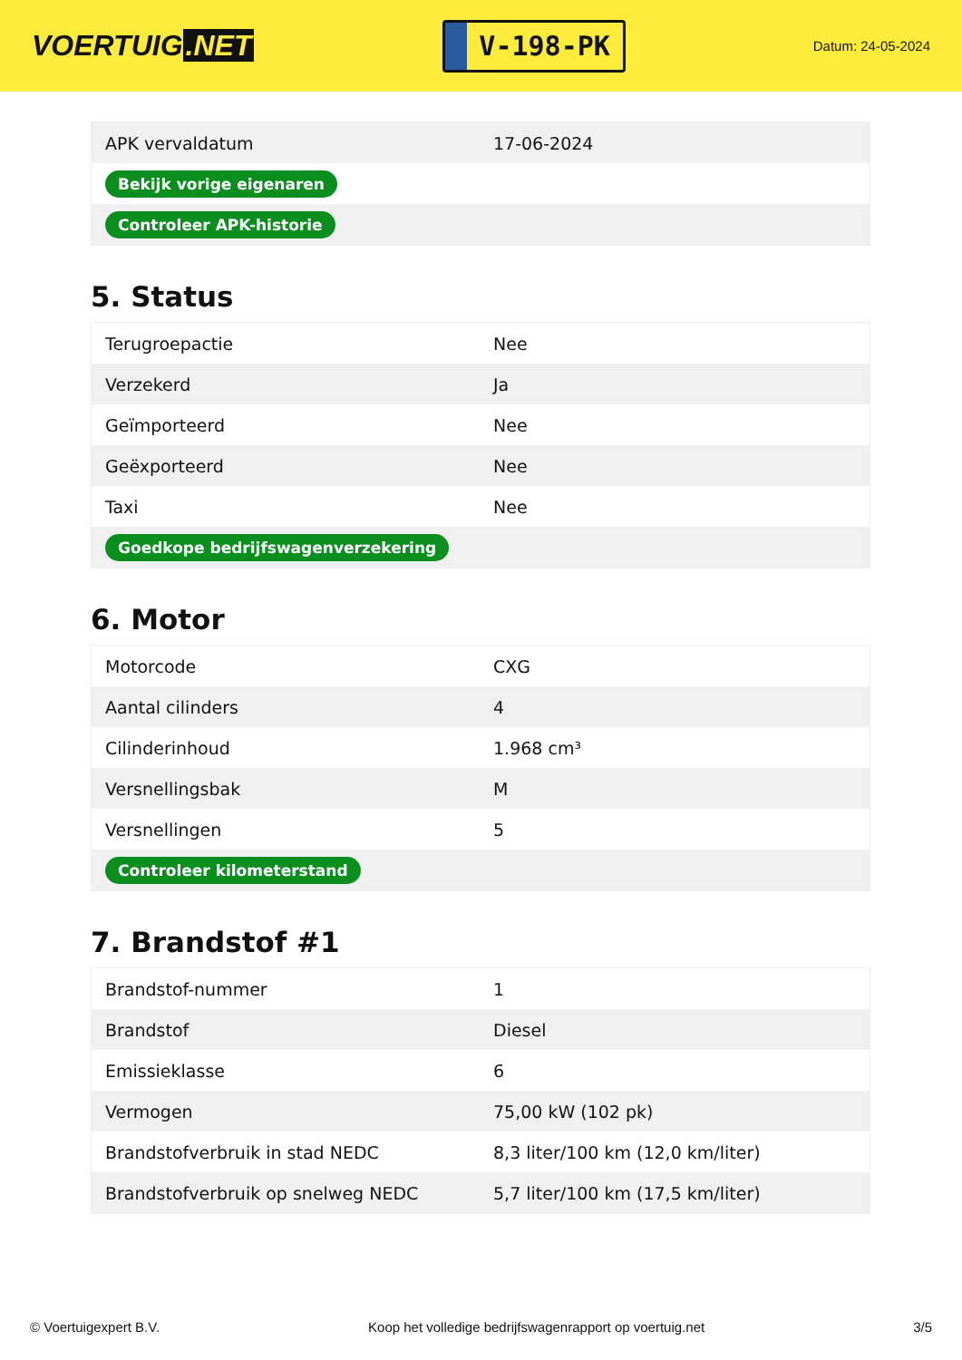VOERTUIG.NET
V-198-PK
Datum: 24-05-2024
| APK vervaldatum | 17-06-2024 |
| Bekijk vorige eigenaren | |
| Controleer APK-historie | |
5. Status
| Terugroepactie | Nee |
| Verzekerd | Ja |
| Geïmporteerd | Nee |
| Geëxporteerd | Nee |
| Taxi | Nee |
| Goedkope bedrijfswagenverzekering | |
6. Motor
| Motorcode | CXG |
| Aantal cilinders | 4 |
| Cilinderinhoud | 1.968 cm³ |
| Versnellingsbak | M |
| Versnellingen | 5 |
| Controleer kilometerstand | |
7. Brandstof #1
| Brandstof-nummer | 1 |
| Brandstof | Diesel |
| Emissieklasse | 6 |
| Vermogen | 75,00 kW (102 pk) |
| Brandstofverbruik in stad NEDC | 8,3 liter/100 km (12,0 km/liter) |
| Brandstofverbruik op snelweg NEDC | 5,7 liter/100 km (17,5 km/liter) |
© Voertuigexpert B.V. Koop het volledige bedrijfswagenrapport op voertuig.net 3/5